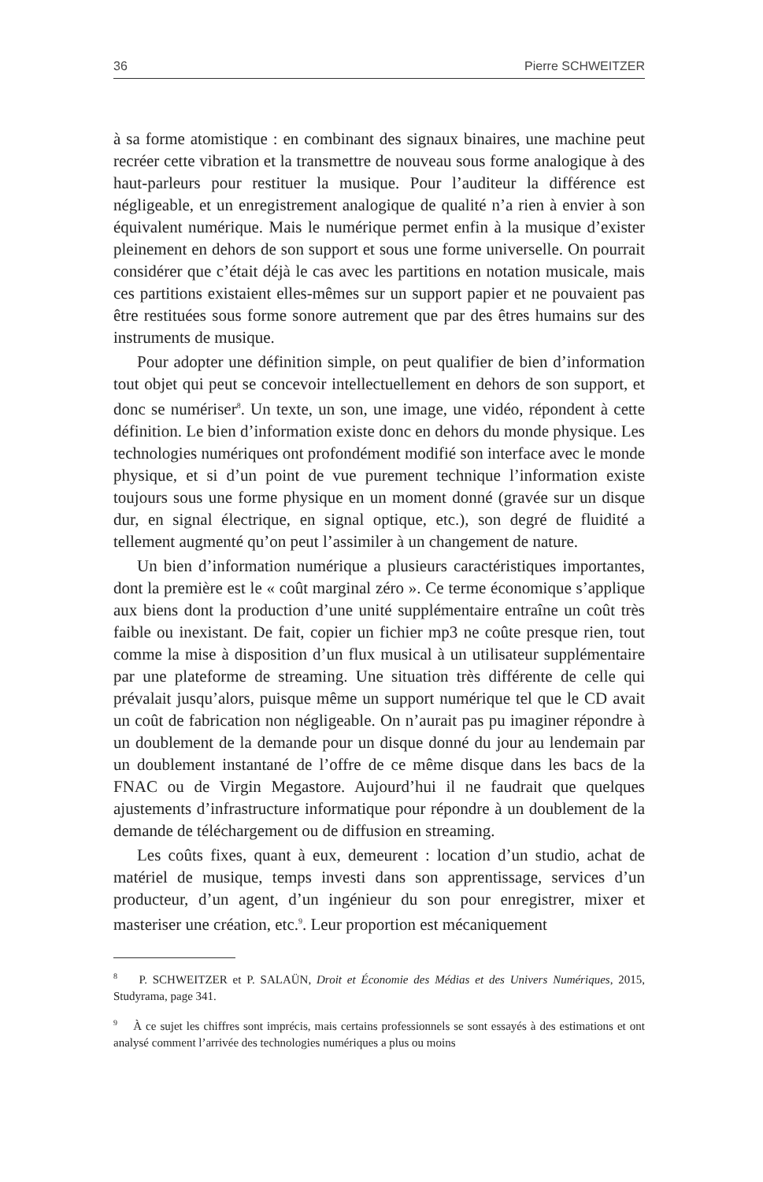36 Pierre SCHWEITZER
à sa forme atomistique : en combinant des signaux binaires, une machine peut recréer cette vibration et la transmettre de nouveau sous forme analogique à des haut-parleurs pour restituer la musique. Pour l’auditeur la différence est négligeable, et un enregistrement analogique de qualité n’a rien à envier à son équivalent numérique. Mais le numérique permet enfin à la musique d’exister pleinement en dehors de son support et sous une forme universelle. On pourrait considérer que c’était déjà le cas avec les partitions en notation musicale, mais ces partitions existaient elles-mêmes sur un support papier et ne pouvaient pas être restituées sous forme sonore autrement que par des êtres humains sur des instruments de musique.
Pour adopter une définition simple, on peut qualifier de bien d’information tout objet qui peut se concevoir intellectuellement en dehors de son support, et donc se numériser<sup>8</sup>. Un texte, un son, une image, une vidéo, répondent à cette définition. Le bien d’information existe donc en dehors du monde physique. Les technologies numériques ont profondément modifié son interface avec le monde physique, et si d’un point de vue purement technique l’information existe toujours sous une forme physique en un moment donné (gravée sur un disque dur, en signal électrique, en signal optique, etc.), son degré de fluidité a tellement augmenté qu’on peut l’assimiler à un changement de nature.
Un bien d’information numérique a plusieurs caractéristiques importantes, dont la première est le « coût marginal zéro ». Ce terme économique s’applique aux biens dont la production d’une unité supplémentaire entraîne un coût très faible ou inexistant. De fait, copier un fichier mp3 ne coûte presque rien, tout comme la mise à disposition d’un flux musical à un utilisateur supplémentaire par une plateforme de streaming. Une situation très différente de celle qui prévalait jusqu’alors, puisque même un support numérique tel que le CD avait un coût de fabrication non négligeable. On n’aurait pas pu imaginer répondre à un doublement de la demande pour un disque donné du jour au lendemain par un doublement instantané de l’offre de ce même disque dans les bacs de la FNAC ou de Virgin Megastore. Aujourd’hui il ne faudrait que quelques ajustements d’infrastructure informatique pour répondre à un doublement de la demande de téléchargement ou de diffusion en streaming.
Les coûts fixes, quant à eux, demeurent : location d’un studio, achat de matériel de musique, temps investi dans son apprentissage, services d’un producteur, d’un agent, d’un ingénieur du son pour enregistrer, mixer et masteriser une création, etc.<sup>9</sup>. Leur proportion est mécaniquement
<sup>8</sup> P. SCHWEITZER et P. SALAÜN, Droit et Économie des Médias et des Univers Numériques, 2015, Studyrama, page 341.
<sup>9</sup> À ce sujet les chiffres sont imprécis, mais certains professionnels se sont essayés à des estimations et ont analysé comment l’arrivée des technologies numériques a plus ou moins